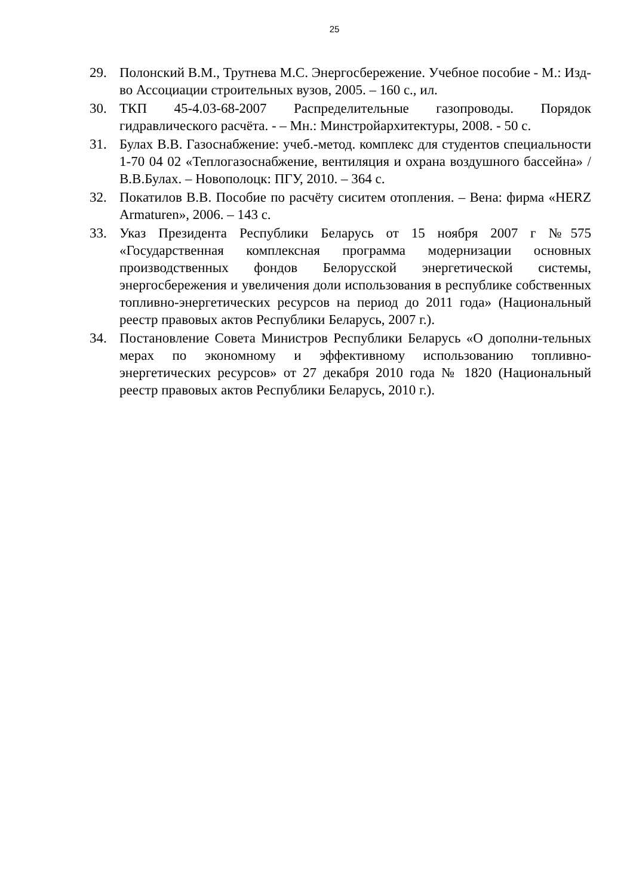25
29. Полонский В.М., Трутнева М.С. Энергосбережение. Учебное пособие - М.: Изд-во Ассоциации строительных вузов, 2005. – 160 с., ил.
30. ТКП 45-4.03-68-2007 Распределительные газопроводы. Порядок гидравлического расчёта. - – Мн.: Минстройархитектуры, 2008. - 50 с.
31. Булах В.В. Газоснабжение: учеб.-метод. комплекс для студентов специальности 1-70 04 02 «Теплогазоснабжение, вентиляция и охрана воздушного бассейна» / В.В.Булах. – Новополоцк: ПГУ, 2010. – 364 с.
32. Покатилов В.В. Пособие по расчёту сиситем отопления. – Вена: фирма «HERZ Armaturen», 2006. – 143 с.
33. Указ Президента Республики Беларусь от 15 ноября 2007 г №575 «Государственная комплексная программа модернизации основных производственных фондов Белорусской энергетической системы, энергосбережения и увеличения доли использования в республике собственных топливно-энергетических ресурсов на период до 2011 года» (Национальный реестр правовых актов Республики Беларусь, 2007 г.).
34. Постановление Совета Министров Республики Беларусь «О дополни-тельных мерах по экономному и эффективному использованию топливно-энергетических ресурсов» от 27 декабря 2010 года № 1820 (Национальный реестр правовых актов Республики Беларусь, 2010 г.).